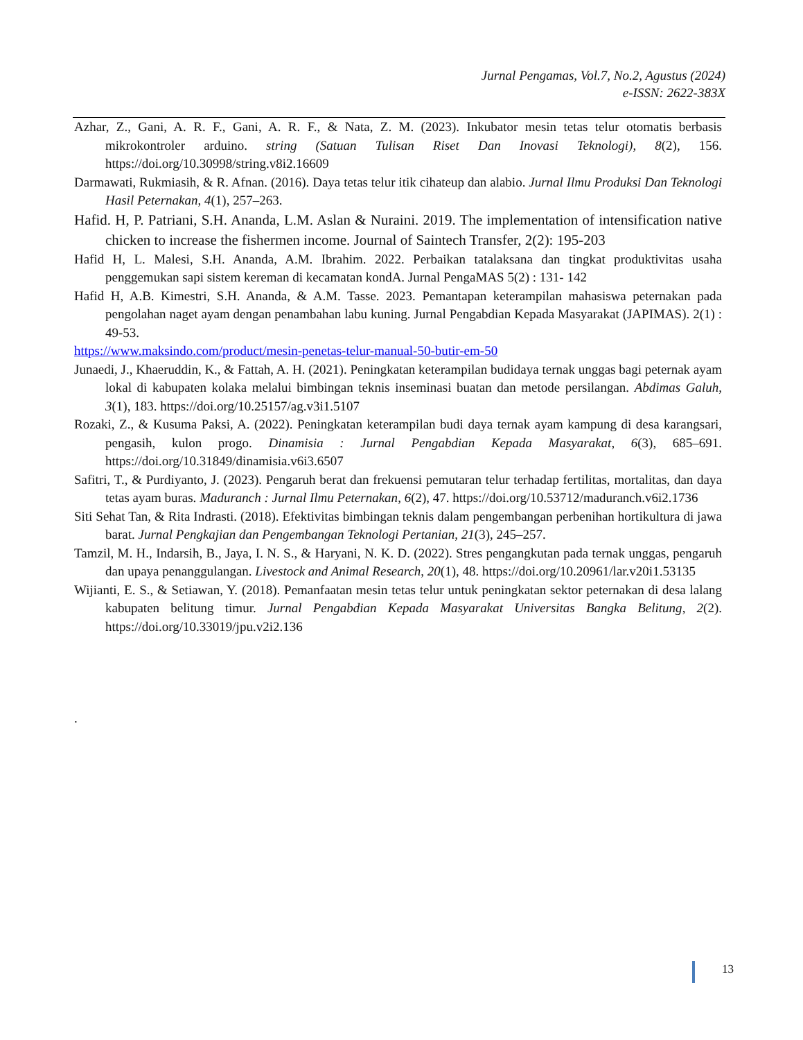Jurnal Pengamas, Vol.7, No.2, Agustus (2024)
e-ISSN: 2622-383X
Azhar, Z., Gani, A. R. F., Gani, A. R. F., & Nata, Z. M. (2023). Inkubator mesin tetas telur otomatis berbasis mikrokontroler arduino. string (Satuan Tulisan Riset Dan Inovasi Teknologi), 8(2), 156. https://doi.org/10.30998/string.v8i2.16609
Darmawati, Rukmiasih, & R. Afnan. (2016). Daya tetas telur itik cihateup dan alabio. Jurnal Ilmu Produksi Dan Teknologi Hasil Peternakan, 4(1), 257–263.
Hafid. H, P. Patriani, S.H. Ananda, L.M. Aslan & Nuraini. 2019. The implementation of intensification native chicken to increase the fishermen income. Journal of Saintech Transfer, 2(2): 195-203
Hafid H, L. Malesi, S.H. Ananda, A.M. Ibrahim. 2022. Perbaikan tatalaksana dan tingkat produktivitas usaha penggemukan sapi sistem kereman di kecamatan kondA. Jurnal PengaMAS 5(2) : 131- 142
Hafid H, A.B. Kimestri, S.H. Ananda, & A.M. Tasse. 2023. Pemantapan keterampilan mahasiswa peternakan pada pengolahan naget ayam dengan penambahan labu kuning. Jurnal Pengabdian Kepada Masyarakat (JAPIMAS). 2(1) : 49-53.
https://www.maksindo.com/product/mesin-penetas-telur-manual-50-butir-em-50
Junaedi, J., Khaeruddin, K., & Fattah, A. H. (2021). Peningkatan keterampilan budidaya ternak unggas bagi peternak ayam lokal di kabupaten kolaka melalui bimbingan teknis inseminasi buatan dan metode persilangan. Abdimas Galuh, 3(1), 183. https://doi.org/10.25157/ag.v3i1.5107
Rozaki, Z., & Kusuma Paksi, A. (2022). Peningkatan keterampilan budi daya ternak ayam kampung di desa karangsari, pengasih, kulon progo. Dinamisia : Jurnal Pengabdian Kepada Masyarakat, 6(3), 685–691. https://doi.org/10.31849/dinamisia.v6i3.6507
Safitri, T., & Purdiyanto, J. (2023). Pengaruh berat dan frekuensi pemutaran telur terhadap fertilitas, mortalitas, dan daya tetas ayam buras. Maduranch : Jurnal Ilmu Peternakan, 6(2), 47. https://doi.org/10.53712/maduranch.v6i2.1736
Siti Sehat Tan, & Rita Indrasti. (2018). Efektivitas bimbingan teknis dalam pengembangan perbenihan hortikultura di jawa barat. Jurnal Pengkajian dan Pengembangan Teknologi Pertanian, 21(3), 245–257.
Tamzil, M. H., Indarsih, B., Jaya, I. N. S., & Haryani, N. K. D. (2022). Stres pengangkutan pada ternak unggas, pengaruh dan upaya penanggulangan. Livestock and Animal Research, 20(1), 48. https://doi.org/10.20961/lar.v20i1.53135
Wijianti, E. S., & Setiawan, Y. (2018). Pemanfaatan mesin tetas telur untuk peningkatan sektor peternakan di desa lalang kabupaten belitung timur. Jurnal Pengabdian Kepada Masyarakat Universitas Bangka Belitung, 2(2). https://doi.org/10.33019/jpu.v2i2.136
.
13